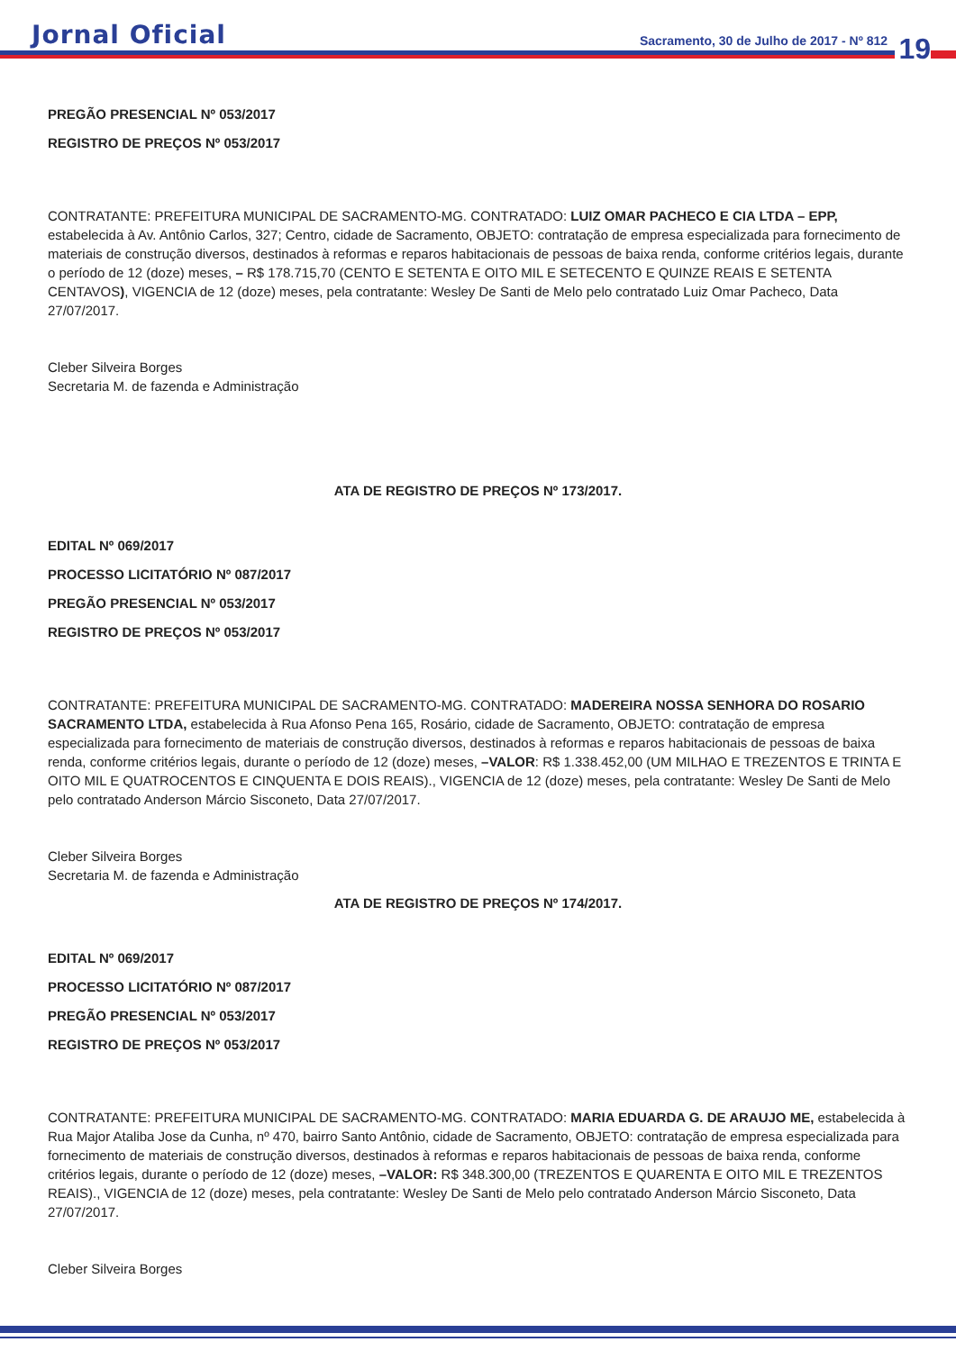Jornal Oficial Sacramento, 30 de Julho de 2017 - Nº 812 19
PREGÃO PRESENCIAL Nº 053/2017
REGISTRO DE PREÇOS Nº 053/2017
CONTRATANTE: PREFEITURA MUNICIPAL DE SACRAMENTO-MG. CONTRATADO: LUIZ OMAR PACHECO E CIA LTDA – EPP, estabelecida à Av. Antônio Carlos, 327; Centro, cidade de Sacramento, OBJETO: contratação de empresa especializada para fornecimento de materiais de construção diversos, destinados à reformas e reparos habitacionais de pessoas de baixa renda, conforme critérios legais, durante o período de 12 (doze) meses, – R$ 178.715,70 (CENTO E SETENTA E OITO MIL E SETECENTO E QUINZE REAIS E SETENTA CENTAVOS), VIGENCIA de 12 (doze) meses, pela contratante: Wesley De Santi de Melo pelo contratado Luiz Omar Pacheco, Data 27/07/2017.
Cleber Silveira Borges
Secretaria M. de fazenda e Administração
ATA DE REGISTRO DE PREÇOS Nº 173/2017.
EDITAL Nº 069/2017
PROCESSO LICITATÓRIO Nº 087/2017
PREGÃO PRESENCIAL Nº 053/2017
REGISTRO DE PREÇOS Nº 053/2017
CONTRATANTE: PREFEITURA MUNICIPAL DE SACRAMENTO-MG. CONTRATADO: MADEREIRA NOSSA SENHORA DO ROSARIO SACRAMENTO LTDA, estabelecida à Rua Afonso Pena 165, Rosário, cidade de Sacramento, OBJETO: contratação de empresa especializada para fornecimento de materiais de construção diversos, destinados à reformas e reparos habitacionais de pessoas de baixa renda, conforme critérios legais, durante o período de 12 (doze) meses, –VALOR: R$ 1.338.452,00 (UM MILHAO E TREZENTOS E TRINTA E OITO MIL E QUATROCENTOS E CINQUENTA E DOIS REAIS)., VIGENCIA de 12 (doze) meses, pela contratante: Wesley De Santi de Melo pelo contratado Anderson Márcio Sisconeto, Data 27/07/2017.
Cleber Silveira Borges
Secretaria M. de fazenda e Administração
ATA DE REGISTRO DE PREÇOS Nº 174/2017.
EDITAL Nº 069/2017
PROCESSO LICITATÓRIO Nº 087/2017
PREGÃO PRESENCIAL Nº 053/2017
REGISTRO DE PREÇOS Nº 053/2017
CONTRATANTE: PREFEITURA MUNICIPAL DE SACRAMENTO-MG. CONTRATADO: MARIA EDUARDA G. DE ARAUJO ME, estabelecida à Rua Major Ataliba Jose da Cunha, nº 470, bairro Santo Antônio, cidade de Sacramento, OBJETO: contratação de empresa especializada para fornecimento de materiais de construção diversos, destinados à reformas e reparos habitacionais de pessoas de baixa renda, conforme critérios legais, durante o período de 12 (doze) meses, –VALOR: R$ 348.300,00 (TREZENTOS E QUARENTA E OITO MIL E TREZENTOS REAIS)., VIGENCIA de 12 (doze) meses, pela contratante: Wesley De Santi de Melo pelo contratado Anderson Márcio Sisconeto, Data 27/07/2017.
Cleber Silveira Borges